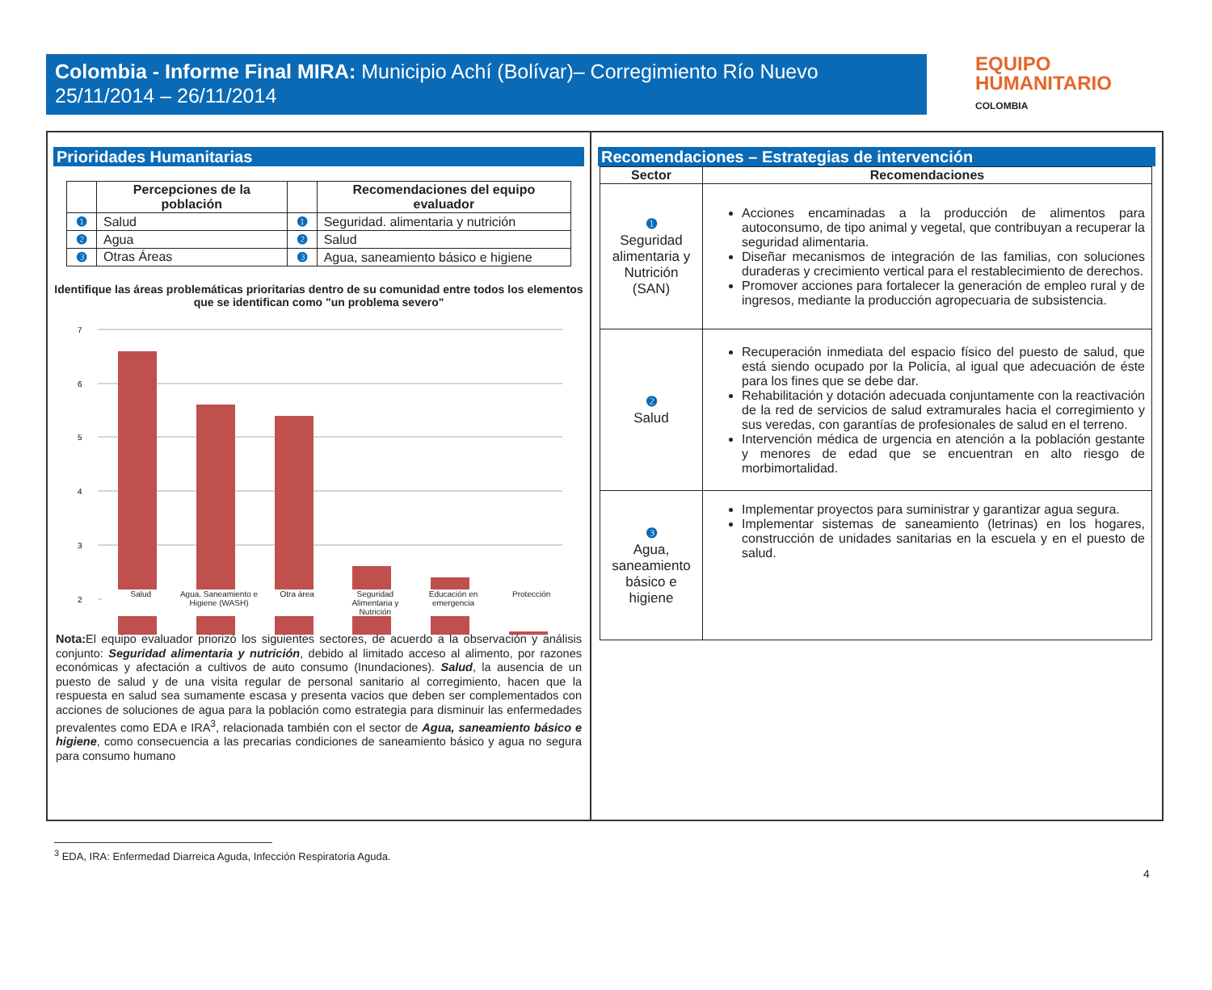Colombia - Informe Final MIRA: Municipio Achí (Bolívar)– Corregimiento Río Nuevo
25/11/2014 – 26/11/2014
EQUIPO
HUMANITARIO
COLOMBIA
Prioridades Humanitarias
| | Percepciones de la población | | Recomendaciones del equipo evaluador |
| --- | --- | --- | --- |
| ❶ | Salud | ❶ | Seguridad. alimentaria y nutrición |
| ❷ | Agua | ❷ | Salud |
| ❸ | Otras Áreas | ❸ | Agua, saneamiento básico e higiene |
Identifique las áreas problemáticas prioritarias dentro de su comunidad entre todos los elementos que se identifican como "un problema severo"
7
6
5
4
3
2
Salud Agua, Saneamiento e Higiene (WASH) Otra área Seguridad Alimentaria y Nutrición Educación en emergencia Protección
Nota: El equipo evaluador priorizó los siguientes sectores, de acuerdo a la observación y análisis conjunto: Seguridad alimentaria y nutrición, debido al limitado acceso al alimento, por razones económicas y afectación a cultivos de auto consumo (Inundaciones). Salud, la ausencia de un puesto de salud y de una visita regular de personal sanitario al corregimiento, hacen que la respuesta en salud sea sumamente escasa y presenta vacios que deben ser complementados con acciones de soluciones de agua para la población como estrategia para disminuir las enfermedades prevalentes como EDA e IRA<sup>3</sup>, relacionada también con el sector de Agua, saneamiento básico e higiene, como consecuencia a las precarias condiciones de saneamiento básico y agua no segura para consumo humano
Recomendaciones – Estrategias de intervención
| Sector | Recomendaciones |
| --- | --- |
| ❶ Seguridad alimentaria y Nutrición (SAN) | Acciones encaminadas a la producción de alimentos para autoconsumo, de tipo animal y vegetal, que contribuyan a recuperar la seguridad alimentaria. Diseñar mecanismos de integración de las familias, con soluciones duraderas y crecimiento vertical para el restablecimiento de derechos. Promover acciones para fortalecer la generación de empleo rural y de ingresos, mediante la producción agropecuaria de subsistencia. |
| ❷ Salud | Recuperación inmediata del espacio físico del puesto de salud, que está siendo ocupado por la Policía, al igual que adecuación de éste para los fines que se debe dar. Rehabilitación y dotación adecuada conjuntamente con la reactivación de la red de servicios de salud extramurales hacia el corregimiento y sus veredas, con garantías de profesionales de salud en el terreno. Intervención médica de urgencia en atención a la población gestante y menores de edad que se encuentran en alto riesgo de morbimortalidad. |
| ❸ Agua, saneamiento básico e higiene | Implementar proyectos para suministrar y garantizar agua segura. Implementar sistemas de saneamiento (letrinas) en los hogares, construcción de unidades sanitarias en la escuela y en el puesto de salud. |
<sup>3</sup> EDA, IRA: Enfermedad Diarreica Aguda, Infección Respiratoria Aguda.
4